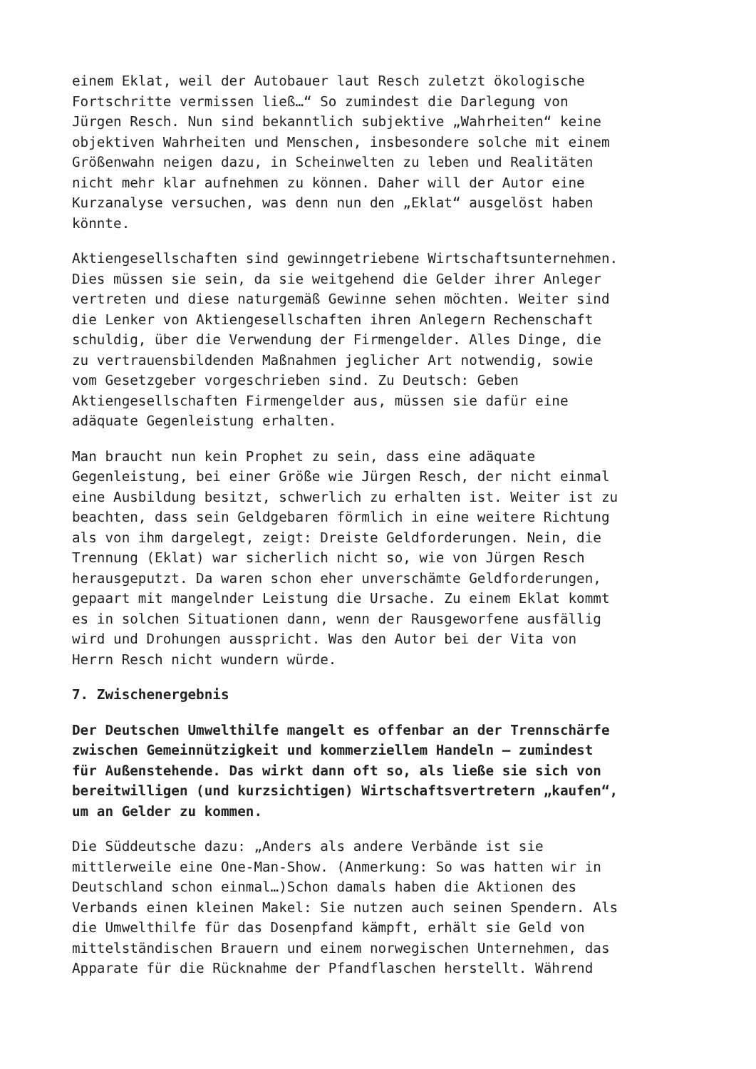einem Eklat, weil der Autobauer laut Resch zuletzt ökologische Fortschritte vermissen ließ…“ So zumindest die Darlegung von Jürgen Resch. Nun sind bekanntlich subjektive „Wahrheiten“ keine objektiven Wahrheiten und Menschen, insbesondere solche mit einem Größenwahn neigen dazu, in Scheinwelten zu leben und Realitäten nicht mehr klar aufnehmen zu können. Daher will der Autor eine Kurzanalyse versuchen, was denn nun den „Eklat“ ausgelöst haben könnte.
Aktiengesellschaften sind gewinngetriebene Wirtschaftsunternehmen. Dies müssen sie sein, da sie weitgehend die Gelder ihrer Anleger vertreten und diese naturgemäß Gewinne sehen möchten. Weiter sind die Lenker von Aktiengesellschaften ihren Anlegern Rechenschaft schuldig, über die Verwendung der Firmengelder. Alles Dinge, die zu vertrauensbildenden Maßnahmen jeglicher Art notwendig, sowie vom Gesetzgeber vorgeschrieben sind. Zu Deutsch: Geben Aktiengesellschaften Firmengelder aus, müssen sie dafür eine adäquate Gegenleistung erhalten.
Man braucht nun kein Prophet zu sein, dass eine adäquate Gegenleistung, bei einer Größe wie Jürgen Resch, der nicht einmal eine Ausbildung besitzt, schwerlich zu erhalten ist. Weiter ist zu beachten, dass sein Geldgebaren förmlich in eine weitere Richtung als von ihm dargelegt, zeigt: Dreiste Geldforderungen. Nein, die Trennung (Eklat) war sicherlich nicht so, wie von Jürgen Resch herausgeputzt. Da waren schon eher unverschämte Geldforderungen, gepaart mit mangelnder Leistung die Ursache. Zu einem Eklat kommt es in solchen Situationen dann, wenn der Rausgeworfene ausfällig wird und Drohungen ausspricht. Was den Autor bei der Vita von Herrn Resch nicht wundern würde.
7. Zwischenergebnis
Der Deutschen Umwelthilfe mangelt es offenbar an der Trennschärfe zwischen Gemeinnützigkeit und kommerziellem Handeln – zumindest für Außenstehende. Das wirkt dann oft so, als ließe sie sich von bereitwilligen (und kurzsichtigen) Wirtschaftsvertretern „kaufen“, um an Gelder zu kommen.
Die Süddeutsche dazu: „Anders als andere Verbände ist sie mittlerweile eine One-Man-Show. (Anmerkung: So was hatten wir in Deutschland schon einmal…)Schon damals haben die Aktionen des Verbands einen kleinen Makel: Sie nutzen auch seinen Spendern. Als die Umwelthilfe für das Dosenpfand kämpft, erhält sie Geld von mittelständischen Brauern und einem norwegischen Unternehmen, das Apparate für die Rücknahme der Pfandflaschen herstellt. Während